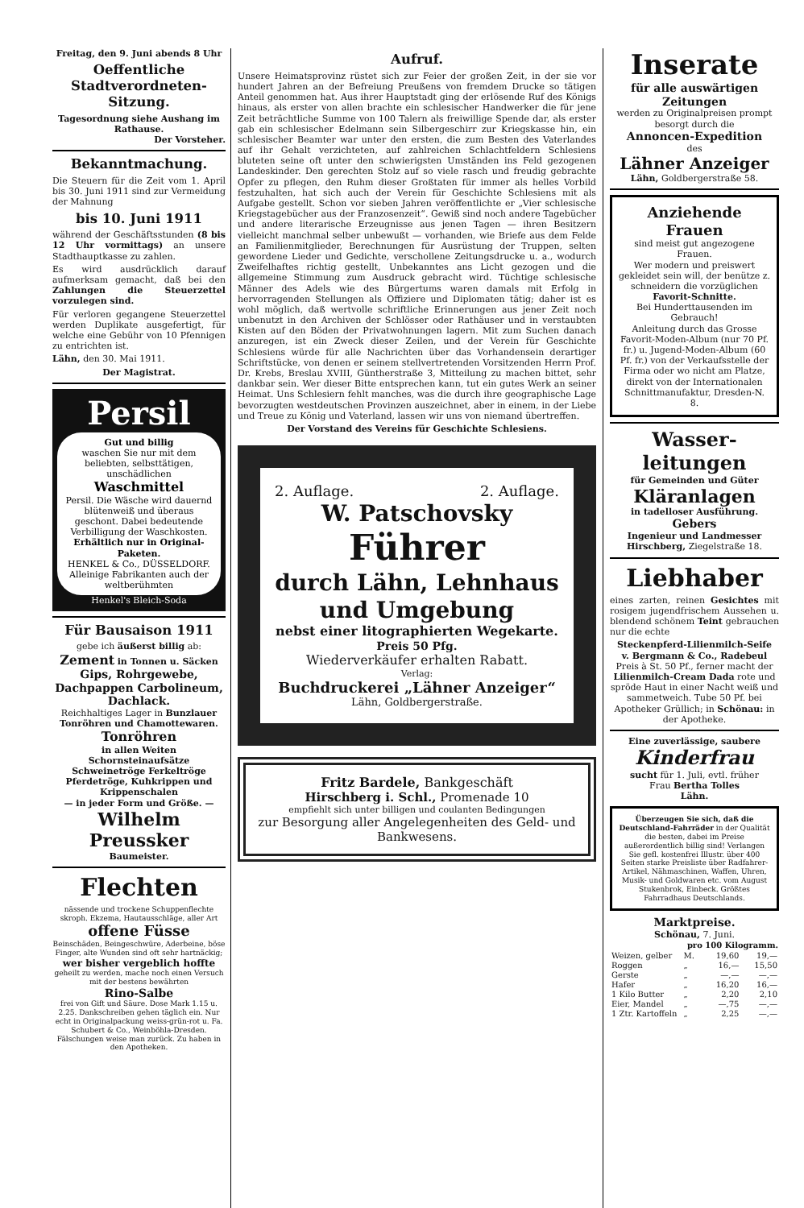Freitag, den 9. Juni abends 8 Uhr
Oeffentliche Stadtverordneten-Sitzung.
Tagesordnung siehe Aushang im Rathause.
Der Vorsteher.
Bekanntmachung.
Die Steuern für die Zeit vom 1. April bis 30. Juni 1911 sind zur Vermeidung der Mahnung
bis 10. Juni 1911
während der Geschäftsstunden (8 bis 12 Uhr vormittags) an unsere Stadthauptkasse zu zahlen.
Es wird ausdrücklich darauf aufmerksam gemacht, daß bei den Zahlungen die Steuerzettel vorzulegen sind.
Für verloren gegangene Steuerzettel werden Duplikate ausgefertigt, für welche eine Gebühr von 10 Pfennigen zu entrichten ist.
Lähn, den 30. Mai 1911.
Der Magistrat.
Persil
Gut und billig
waschen Sie nur mit dem beliebten, selbsttätigen, unschädlichen
Waschmittel
Persil. Die Wäsche wird dauernd blütenweiß und überaus geschont. Dabei bedeutende Verbilligung der Waschkosten.
Erhältlich nur in Original-Paketen.
HENKEL & Co., DÜSSELDORF.
Alleinige Fabrikanten auch der weltberühmten
Henkel's Bleich-Soda
Für Bausaison 1911
gebe ich äußerst billig ab:
Zement in Tonnen u. Säcken
Gips, Rohrgewebe, Dachpappen Carbolineum, Dachlack.
Reichhaltiges Lager in Bunzlauer Tonröhren und Chamottewaren.
Tonröhren
in allen Weiten
Schornsteinaufsätze
Schweinetröge Ferkeltröge
Pferdetröge, Kuhkrippen und Krippenschalen
— in jeder Form und Größe. —
Wilhelm Preussker
Baumeister.
Flechten
nässende und trockene Schuppenflechte skroph. Ekzema, Hautausschläge, aller Art
offene Füsse
Beinschäden, Beingeschwüre, Aderbeine, böse Finger, alte Wunden sind oft sehr hartnäckig;
wer bisher vergeblich hoffte
geheilt zu werden, mache noch einen Versuch mit der bestens bewährten
Rino-Salbe
frei von Gift und Säure. Dose Mark 1.15 u. 2.25. Dankschreiben gehen täglich ein. Nur echt in Originalpackung weiss-grün-rot u. Fa. Schubert & Co., Weinböhla-Dresden. Fälschungen weise man zurück. Zu haben in den Apotheken.
Aufruf.
Unsere Heimatsprovinz rüstet sich zur Feier der großen Zeit, in der sie vor hundert Jahren an der Befreiung Preußens von fremdem Drucke so tätigen Anteil genommen hat. Aus ihrer Hauptstadt ging der erlösende Ruf des Königs hinaus, als erster von allen brachte ein schlesischer Handwerker die für jene Zeit beträchtliche Summe von 100 Talern als freiwillige Spende dar, als erster gab ein schlesischer Edelmann sein Silbergeschirr zur Kriegskasse hin, ein schlesischer Beamter war unter den ersten, die zum Besten des Vaterlandes auf ihr Gehalt verzichteten, auf zahlreichen Schlachtfeldern Schlesiens bluteten seine oft unter den schwierigsten Umständen ins Feld gezogenen Landeskinder. Den gerechten Stolz auf so viele rasch und freudig gebrachte Opfer zu pflegen, den Ruhm dieser Großtaten für immer als helles Vorbild festzuhalten, hat sich auch der Verein für Geschichte Schlesiens mit als Aufgabe gestellt. Schon vor sieben Jahren veröffentlichte er „Vier schlesische Kriegstagebücher aus der Franzosenzeit“. Gewiß sind noch andere Tagebücher und andere literarische Erzeugnisse aus jenen Tagen — ihren Besitzern vielleicht manchmal selber unbewußt — vorhanden, wie Briefe aus dem Felde an Familienmitglieder, Berechnungen für Ausrüstung der Truppen, selten gewordene Lieder und Gedichte, verschollene Zeitungsdrucke u. a., wodurch Zweifelhaftes richtig gestellt, Unbekanntes ans Licht gezogen und die allgemeine Stimmung zum Ausdruck gebracht wird. Tüchtige schlesische Männer des Adels wie des Bürgertums waren damals mit Erfolg in hervorragenden Stellungen als Offiziere und Diplomaten tätig; daher ist es wohl möglich, daß wertvolle schriftliche Erinnerungen aus jener Zeit noch unbenutzt in den Archiven der Schlösser oder Rathäuser und in verstaubten Kisten auf den Böden der Privatwohnungen lagern. Mit zum Suchen danach anzuregen, ist ein Zweck dieser Zeilen, und der Verein für Geschichte Schlesiens würde für alle Nachrichten über das Vorhandensein derartiger Schriftstücke, von denen er seinem stellvertretenden Vorsitzenden Herrn Prof. Dr. Krebs, Breslau XVIII, Güntherstraße 3, Mitteilung zu machen bittet, sehr dankbar sein. Wer dieser Bitte entsprechen kann, tut ein gutes Werk an seiner Heimat. Uns Schlesiern fehlt manches, was die durch ihre geographische Lage bevorzugten westdeutschen Provinzen auszeichnet, aber in einem, in der Liebe und Treue zu König und Vaterland, lassen wir uns von niemand übertreffen.
Der Vorstand des Vereins für Geschichte Schlesiens.
2. Auflage. 2. Auflage.
W. Patschovsky
Führer
durch Lähn, Lehnhaus und Umgebung
nebst einer litographierten Wegekarte.
Preis 50 Pfg.
Wiederverkäufer erhalten Rabatt.
Verlag:
Buchdruckerei „Lähner Anzeiger“
Lähn, Goldbergerstraße.
Fritz Bardele, Bankgeschäft
Hirschberg i. Schl., Promenade 10
empfiehlt sich unter billigen und coulanten Bedingungen
zur Besorgung aller Angelegenheiten des Geld- und Bankwesens.
Inserate
für alle auswärtigen Zeitungen
werden zu Originalpreisen prompt besorgt durch die
Annoncen-Expedition
des
Lähner Anzeiger
Lähn, Goldbergerstraße 58.
Anziehende Frauen
sind meist gut angezogene Frauen.
Wer modern und preiswert gekleidet sein will, der benütze z. schneidern die vorzüglichen Favorit-Schnitte.
Bei Hunderttausenden im Gebrauch!
Anleitung durch das Grosse Favorit-Moden-Album (nur 70 Pf. fr.) u. Jugend-Moden-Album (60 Pf. fr.) von der Verkaufsstelle der Firma oder wo nicht am Platze, direkt von der Internationalen Schnittmanufaktur, Dresden-N. 8.
Wasser-leitungen
für Gemeinden und Güter
Kläranlagen
in tadelloser Ausführung.
Gebers
Ingenieur und Landmesser
Hirschberg, Ziegelstraße 18.
Liebhaber
eines zarten, reinen Gesichtes mit rosigem jugendfrischem Aussehen u. blendend schönem Teint gebrauchen nur die echte
Steckenpferd-Lilienmilch-Seife
v. Bergmann & Co., Radebeul
Preis à St. 50 Pf., ferner macht der Lilienmilch-Cream Dada rote und spröde Haut in einer Nacht weiß und sammetweich. Tube 50 Pf. bei Apotheker Grüllich; in Schönau: in der Apotheke.
Eine zuverlässige, saubere
Kinderfrau
sucht für 1. Juli, evtl. früher
Frau Bertha Tolles
Lähn.
Überzeugen Sie sich, daß die Deutschland-Fahrräder in der Qualität die besten, dabei im Preise außerordentlich billig sind! Verlangen Sie gefl. kostenfrei Illustr. über 400 Seiten starke Preisliste über Radfahrer-Artikel, Nähmaschinen, Waffen, Uhren, Musik- und Goldwaren etc. vom August Stukenbrok, Einbeck. Größtes Fahrradhaus Deutschlands.
Marktpreise.
Schönau, 7. Juni.
| | pro 100 Kilogramm. | | |
| --- | --- | --- | --- |
| Weizen, gelber | M. | 19,60 | 19,— |
| Roggen | „ | 16,— | 15,50 |
| Gerste | „ | —,— | —,— |
| Hafer | „ | 16,20 | 16,— |
| 1 Kilo Butter | „ | 2,20 | 2,10 |
| Eier, Mandel | „ | —,75 | —,— |
| 1 Ztr. Kartoffeln | „ | 2,25 | —,— |